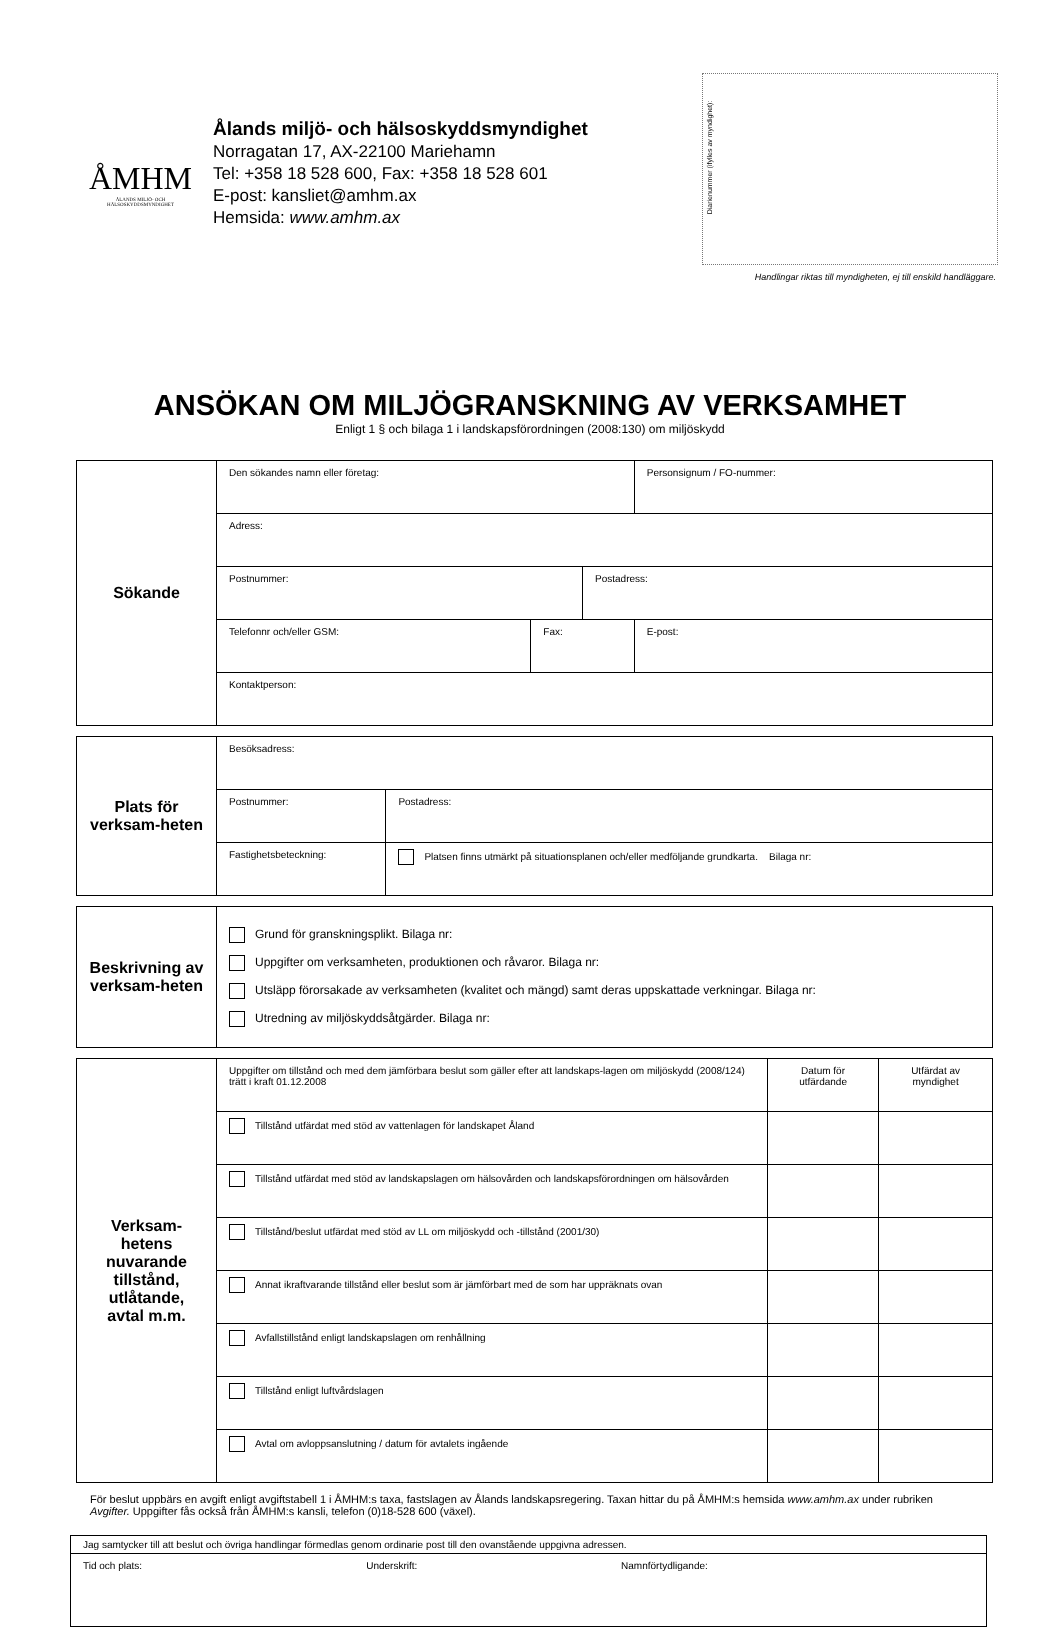ÅMHM
ÅLANDS MILJÖ- OCH HÄLSOSKYDDSMYNDIGHET
Ålands miljö- och hälsoskyddsmyndighet
Norragatan 17, AX-22100 Mariehamn
Tel: +358 18 528 600, Fax: +358 18 528 601
E-post: kansliet@amhm.ax
Hemsida: www.amhm.ax
Diarienummer (ifylles av myndighet):
Handlingar riktas till myndigheten, ej till enskild handläggare.
ANSÖKAN OM MILJÖGRANSKNING AV VERKSAMHET
Enligt 1 § och bilaga 1 i landskapsförordningen (2008:130) om miljöskydd
| Sökande | Den sökandes namn eller företag: | | | | Personsignum / FO-nummer: |
| | Adress: | | | | |
| | Postnummer: | | Postadress: | | |
| | Telefonnr och/eller GSM: | Fax: | | E-post: | |
| | Kontaktperson: | | | | |
| Plats för verksam-heten | Besöksadress: | |
| | Postnummer: | Postadress: |
| | Fastighetsbeteckning: | Platsen finns utmärkt på situationsplanen och/eller medföljande grundkarta. Bilaga nr: |
| Beskrivning av verksam-heten | Grund för granskningsplikt. Bilaga nr: Uppgifter om verksamheten, produktionen och råvaror. Bilaga nr: Utsläpp förorsakade av verksamheten (kvalitet och mängd) samt deras uppskattade verkningar. Bilaga nr: Utredning av miljöskyddsåtgärder. Bilaga nr: |
| Verksam-hetens nuvarande tillstånd, utlåtande, avtal m.m. | Uppgifter om tillstånd och med dem jämförbara beslut som gäller efter att landskaps-lagen om miljöskydd (2008/124) trätt i kraft 01.12.2008 | Datum för utfärdande | Utfärdat av myndighet |
| | Tillstånd utfärdat med stöd av vattenlagen för landskapet Åland | | |
| | Tillstånd utfärdat med stöd av landskapslagen om hälsovården och landskapsförordningen om hälsovården | | |
| | Tillstånd/beslut utfärdat med stöd av LL om miljöskydd och -tillstånd (2001/30) | | |
| | Annat ikraftvarande tillstånd eller beslut som är jämförbart med de som har uppräknats ovan | | |
| | Avfallstillstånd enligt landskapslagen om renhållning | | |
| | Tillstånd enligt luftvårdslagen | | |
| | Avtal om avloppsanslutning / datum för avtalets ingående | | |
För beslut uppbärs en avgift enligt avgiftstabell 1 i ÅMHM:s taxa, fastslagen av Ålands landskapsregering. Taxan hittar du på ÅMHM:s hemsida www.amhm.ax under rubriken Avgifter. Uppgifter fås också från ÅMHM:s kansli, telefon (0)18-528 600 (växel).
| Jag samtycker till att beslut och övriga handlingar förmedlas genom ordinarie post till den ovanstående uppgivna adressen. | | |
| Tid och plats: | Underskrift: | Namnförtydligande: |